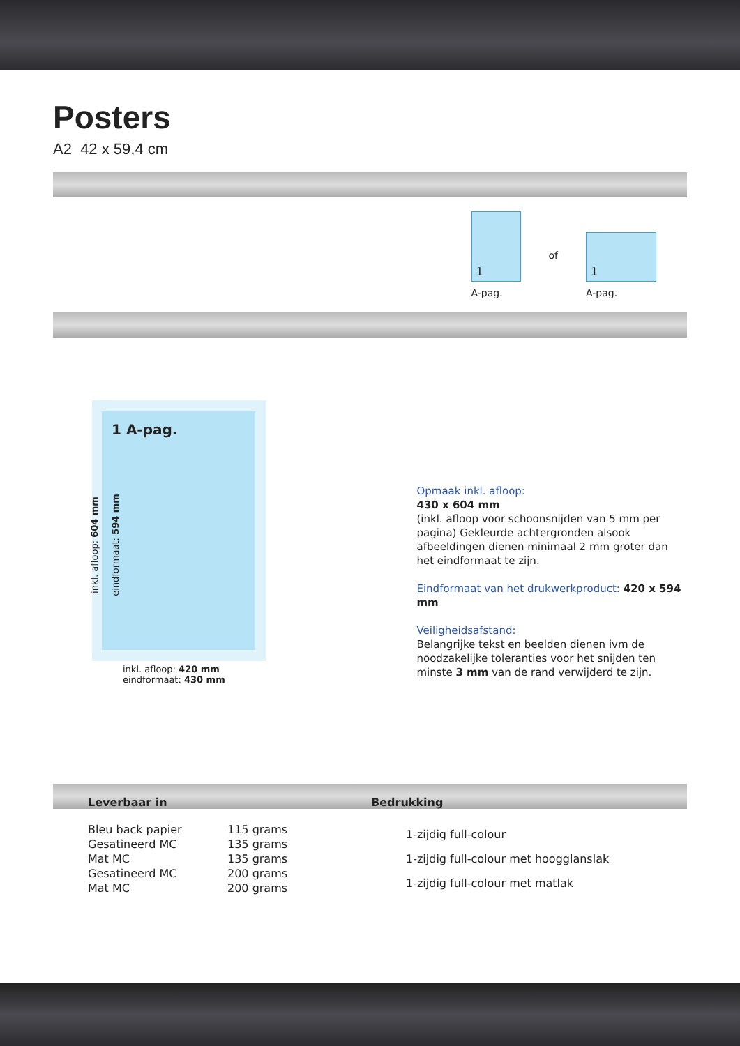Posters
A2 42 x 59,4 cm
1
A-pag.
of
1
A-pag.
1 A-pag.
inkl. afloop: 420 mm
eindformaat: 430 mm
inkl. afloop: 604 mm eindformaat: 594 mm
Opmaak inkl. afloop:
430 x 604 mm
(inkl. afloop voor schoonsnijden van 5 mm per pagina) Gekleurde achtergronden alsook afbeeldingen dienen minimaal 2 mm groter dan het eindformaat te zijn.
Eindformaat van het drukwerkproduct: 420 x 594 mm
Veiligheidsafstand:
Belangrijke tekst en beelden dienen ivm de noodzakelijke toleranties voor het snijden ten minste 3 mm van de rand verwijderd te zijn.
Leverbaar in Bedrukking
| Bleu back papier | 115 grams |
| Gesatineerd MC | 135 grams |
| Mat MC | 135 grams |
| Gesatineerd MC | 200 grams |
| Mat MC | 200 grams |
| 1-zijdig full-colour |
| 1-zijdig full-colour met hoogglanslak |
| 1-zijdig full-colour met matlak |